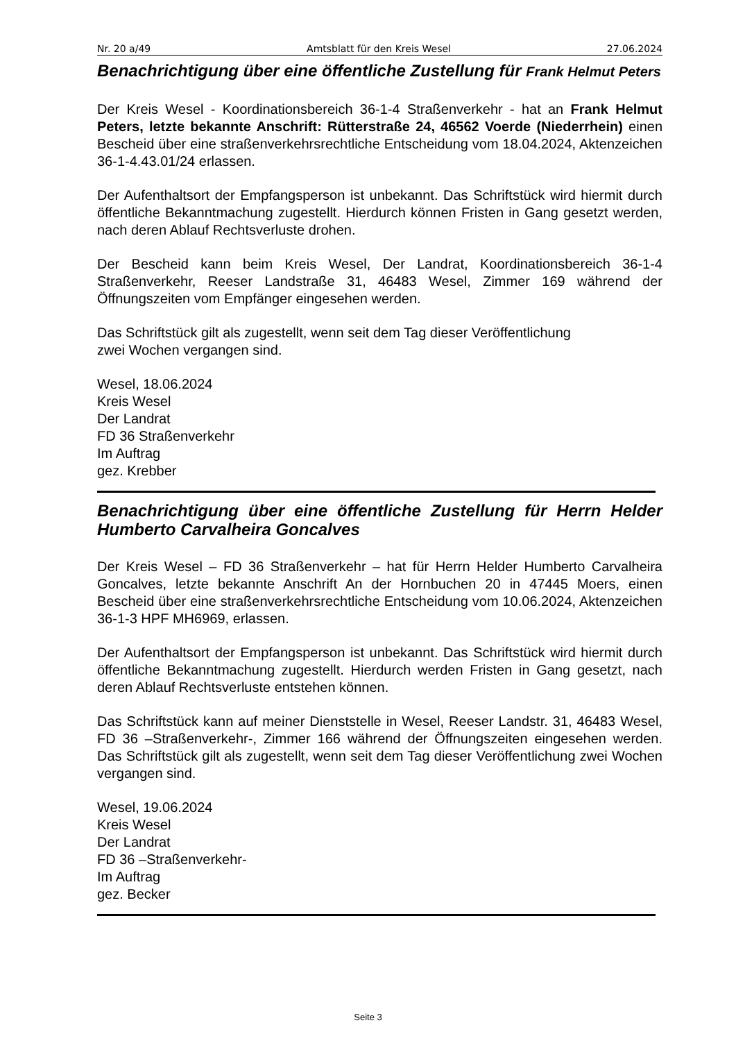Nr. 20 a/49 Amtsblatt für den Kreis Wesel 27.06.2024
Benachrichtigung über eine öffentliche Zustellung für Frank Helmut Peters
Der Kreis Wesel - Koordinationsbereich 36-1-4 Straßenverkehr - hat an Frank Helmut Peters, letzte bekannte Anschrift: Rütterstraße 24, 46562 Voerde (Niederrhein) einen Bescheid über eine straßenverkehrsrechtliche Entscheidung vom 18.04.2024, Aktenzeichen 36-1-4.43.01/24 erlassen.
Der Aufenthaltsort der Empfangsperson ist unbekannt. Das Schriftstück wird hiermit durch öffentliche Bekanntmachung zugestellt. Hierdurch können Fristen in Gang gesetzt werden, nach deren Ablauf Rechtsverluste drohen.
Der Bescheid kann beim Kreis Wesel, Der Landrat, Koordinationsbereich 36-1-4 Straßenverkehr, Reeser Landstraße 31, 46483 Wesel, Zimmer 169 während der Öffnungszeiten vom Empfänger eingesehen werden.
Das Schriftstück gilt als zugestellt, wenn seit dem Tag dieser Veröffentlichung
zwei Wochen vergangen sind.
Wesel, 18.06.2024
Kreis Wesel
Der Landrat
FD 36 Straßenverkehr
Im Auftrag
gez. Krebber
Benachrichtigung über eine öffentliche Zustellung für Herrn Helder Humberto Carvalheira Goncalves
Der Kreis Wesel – FD 36 Straßenverkehr – hat für Herrn Helder Humberto Carvalheira Goncalves, letzte bekannte Anschrift An der Hornbuchen 20 in 47445 Moers, einen Bescheid über eine straßenverkehrsrechtliche Entscheidung vom 10.06.2024, Aktenzeichen 36-1-3 HPF MH6969, erlassen.
Der Aufenthaltsort der Empfangsperson ist unbekannt. Das Schriftstück wird hiermit durch öffentliche Bekanntmachung zugestellt. Hierdurch werden Fristen in Gang gesetzt, nach deren Ablauf Rechtsverluste entstehen können.
Das Schriftstück kann auf meiner Dienststelle in Wesel, Reeser Landstr. 31, 46483 Wesel, FD 36 –Straßenverkehr-, Zimmer 166 während der Öffnungszeiten eingesehen werden. Das Schriftstück gilt als zugestellt, wenn seit dem Tag dieser Veröffentlichung zwei Wochen vergangen sind.
Wesel, 19.06.2024
Kreis Wesel
Der Landrat
FD 36 –Straßenverkehr-
Im Auftrag
gez. Becker
Seite 3